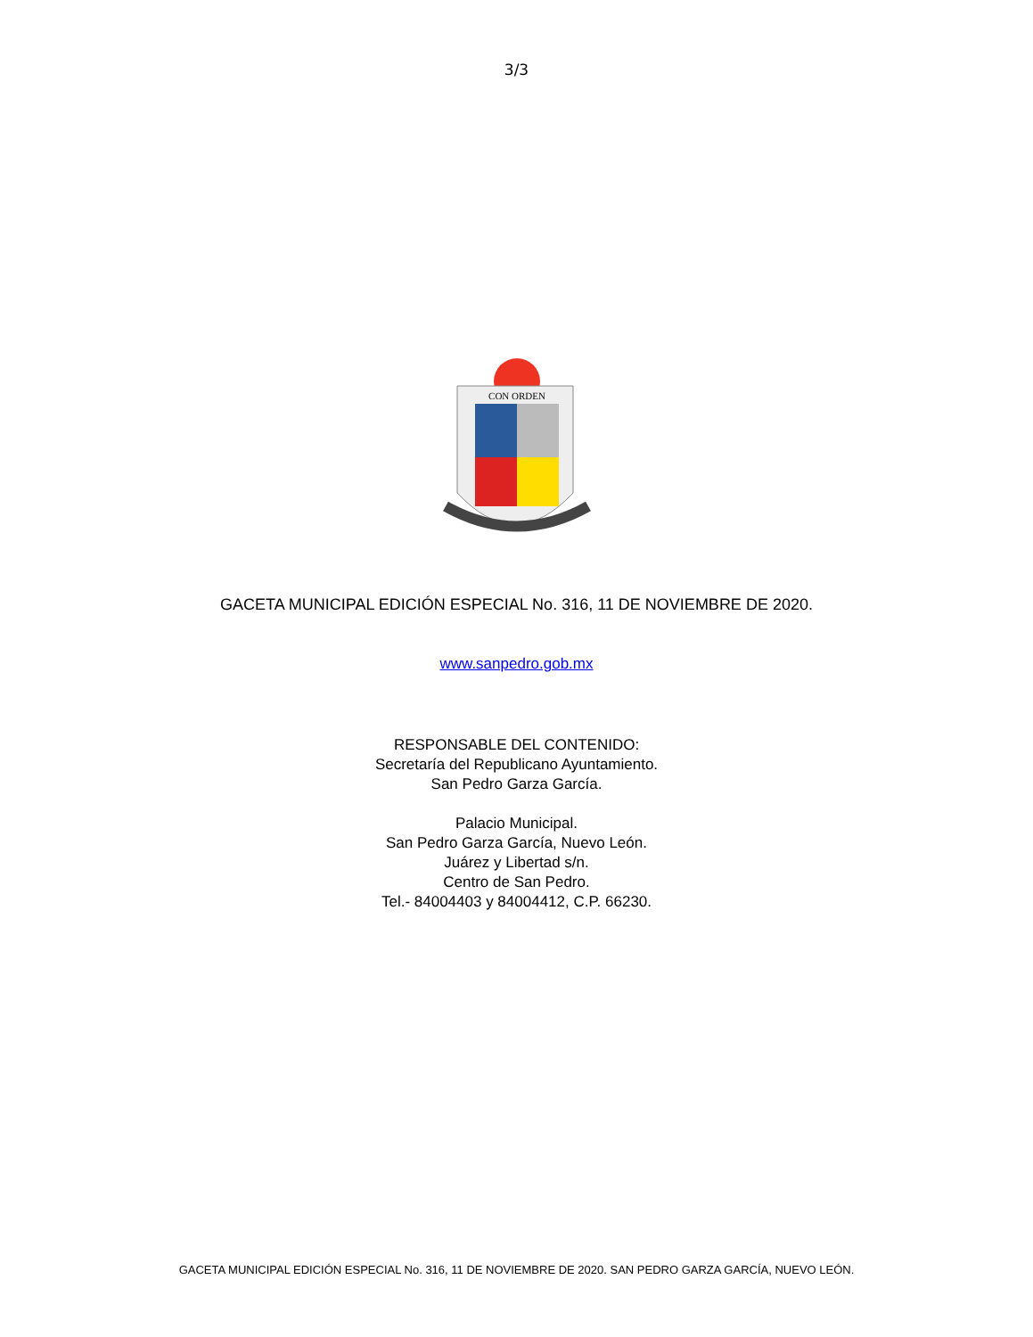3/3
CON ORDEN
GACETA MUNICIPAL EDICIÓN ESPECIAL No. 316, 11 DE NOVIEMBRE DE 2020.
www.sanpedro.gob.mx
RESPONSABLE DEL CONTENIDO:
Secretaría del Republicano Ayuntamiento.
San Pedro Garza García.
Palacio Municipal.
San Pedro Garza García, Nuevo León.
Juárez y Libertad s/n.
Centro de San Pedro.
Tel.- 84004403 y 84004412, C.P. 66230.
GACETA MUNICIPAL EDICIÓN ESPECIAL No. 316, 11 DE NOVIEMBRE DE 2020. SAN PEDRO GARZA GARCÍA, NUEVO LEÓN.